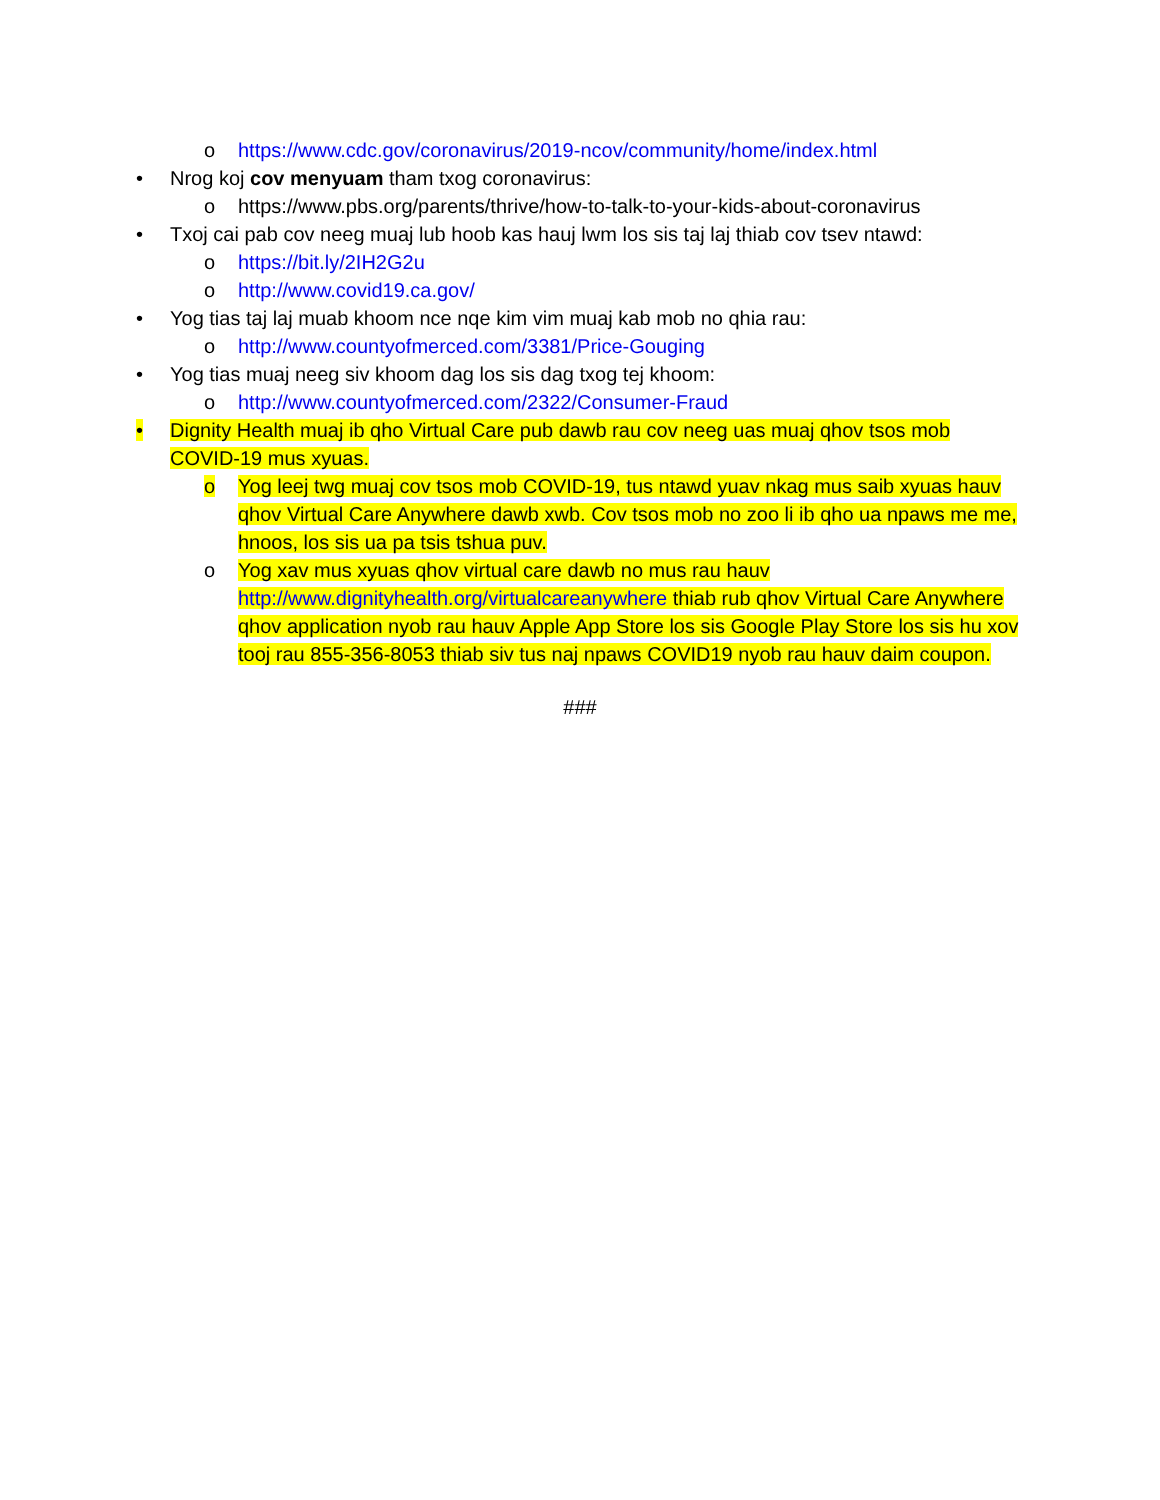o https://www.cdc.gov/coronavirus/2019-ncov/community/home/index.html
• Nrog koj cov menyuam tham txog coronavirus:
o https://www.pbs.org/parents/thrive/how-to-talk-to-your-kids-about-coronavirus
• Txoj cai pab cov neeg muaj lub hoob kas hauj lwm los sis taj laj thiab cov tsev ntawd:
o https://bit.ly/2IH2G2u
o http://www.covid19.ca.gov/
• Yog tias taj laj muab khoom nce nqe kim vim muaj kab mob no qhia rau:
o http://www.countyofmerced.com/3381/Price-Gouging
• Yog tias muaj neeg siv khoom dag los sis dag txog tej khoom:
o http://www.countyofmerced.com/2322/Consumer-Fraud
• Dignity Health muaj ib qho Virtual Care pub dawb rau cov neeg uas muaj qhov tsos mob COVID-19 mus xyuas.
o Yog leej twg muaj cov tsos mob COVID-19, tus ntawd yuav nkag mus saib xyuas hauv qhov Virtual Care Anywhere dawb xwb. Cov tsos mob no zoo li ib qho ua npaws me me, hnoos, los sis ua pa tsis tshua puv.
o Yog xav mus xyuas qhov virtual care dawb no mus rau hauv http://www.dignityhealth.org/virtualcareanywhere thiab rub qhov Virtual Care Anywhere qhov application nyob rau hauv Apple App Store los sis Google Play Store los sis hu xov tooj rau 855-356-8053 thiab siv tus naj npaws COVID19 nyob rau hauv daim coupon.
###